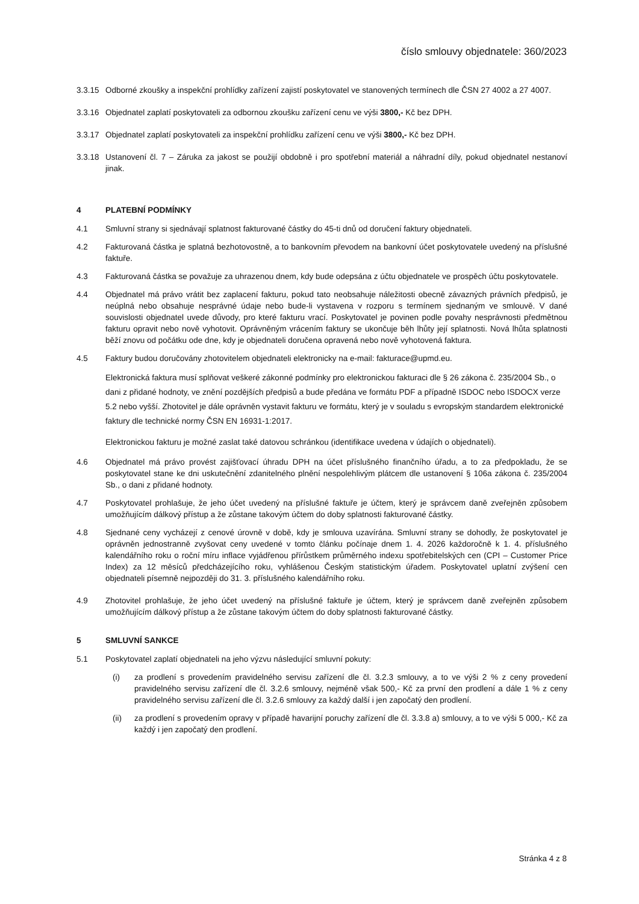číslo smlouvy objednatele: 360/2023
3.3.15
Odborné zkoušky a inspekční prohlídky zařízení zajistí poskytovatel ve stanovených termínech dle ČSN 27 4002 a 27 4007.
3.3.16
Objednatel zaplatí poskytovateli za odbornou zkoušku zařízení cenu ve výši 3800,- Kč bez DPH.
3.3.17
Objednatel zaplatí poskytovateli za inspekční prohlídku zařízení cenu ve výši 3800,- Kč bez DPH.
3.3.18
Ustanovení čl. 7 – Záruka za jakost se použijí obdobně i pro spotřební materiál a náhradní díly, pokud objednatel nestanoví jinak.
4 PLATEBNÍ PODMÍNKY
4.1 Smluvní strany si sjednávají splatnost fakturované částky do 45-ti dnů od doručení faktury objednateli.
4.2 Fakturovaná částka je splatná bezhotovostně, a to bankovním převodem na bankovní účet poskytovatele uvedený na příslušné faktuře.
4.3 Fakturovaná částka se považuje za uhrazenou dnem, kdy bude odepsána z účtu objednatele ve prospěch účtu poskytovatele.
4.4 Objednatel má právo vrátit bez zaplacení fakturu, pokud tato neobsahuje náležitosti obecně závazných právních předpisů, je neúplná nebo obsahuje nesprávné údaje nebo bude-li vystavena v rozporu s termínem sjednaným ve smlouvě. V dané souvislosti objednatel uvede důvody, pro které fakturu vrací. Poskytovatel je povinen podle povahy nesprávnosti předmětnou fakturu opravit nebo nově vyhotovit. Oprávněným vrácením faktury se ukončuje běh lhůty její splatnosti. Nová lhůta splatnosti běží znovu od počátku ode dne, kdy je objednateli doručena opravená nebo nově vyhotovená faktura.
4.5 Faktury budou doručovány zhotovitelem objednateli elektronicky na e-mail: fakturace@upmd.eu.
Elektronická faktura musí splňovat veškeré zákonné podmínky pro elektronickou fakturaci dle § 26 zákona č. 235/2004 Sb., o dani z přidané hodnoty, ve znění pozdějších předpisů a bude předána ve formátu PDF a případně ISDOC nebo ISDOCX verze 5.2 nebo vyšší. Zhotovitel je dále oprávněn vystavit fakturu ve formátu, který je v souladu s evropským standardem elektronické faktury dle technické normy ČSN EN 16931-1:2017.
Elektronickou fakturu je možné zaslat také datovou schránkou (identifikace uvedena v údajích o objednateli).
4.6 Objednatel má právo provést zajišťovací úhradu DPH na účet příslušného finančního úřadu, a to za předpokladu, že se poskytovatel stane ke dni uskutečnění zdanitelného plnění nespolehlivým plátcem dle ustanovení § 106a zákona č. 235/2004 Sb., o dani z přidané hodnoty.
4.7 Poskytovatel prohlašuje, že jeho účet uvedený na příslušné faktuře je účtem, který je správcem daně zveřejněn způsobem umožňujícím dálkový přístup a že zůstane takovým účtem do doby splatnosti fakturované částky.
4.8 Sjednané ceny vycházejí z cenové úrovně v době, kdy je smlouva uzavírána. Smluvní strany se dohodly, že poskytovatel je oprávněn jednostranně zvyšovat ceny uvedené v tomto článku počínaje dnem 1. 4. 2026 každoročně k 1. 4. příslušného kalendářního roku o roční míru inflace vyjádřenou přírůstkem průměrného indexu spotřebitelských cen (CPI – Customer Price Index) za 12 měsíců předcházejícího roku, vyhlášenou Českým statistickým úřadem. Poskytovatel uplatní zvýšení cen objednateli písemně nejpozději do 31. 3. příslušného kalendářního roku.
4.9 Zhotovitel prohlašuje, že jeho účet uvedený na příslušné faktuře je účtem, který je správcem daně zveřejněn způsobem umožňujícím dálkový přístup a že zůstane takovým účtem do doby splatnosti fakturované částky.
5 SMLUVNÍ SANKCE
5.1 Poskytovatel zaplatí objednateli na jeho výzvu následující smluvní pokuty:
(i) za prodlení s provedením pravidelného servisu zařízení dle čl. 3.2.3 smlouvy, a to ve výši 2 % z ceny provedení pravidelného servisu zařízení dle čl. 3.2.6 smlouvy, nejméně však 500,- Kč za první den prodlení a dále 1 % z ceny pravidelného servisu zařízení dle čl. 3.2.6 smlouvy za každý další i jen započatý den prodlení.
(ii) za prodlení s provedením opravy v případě havarijní poruchy zařízení dle čl. 3.3.8 a) smlouvy, a to ve výši 5 000,- Kč za každý i jen započatý den prodlení.
Stránka 4 z 8